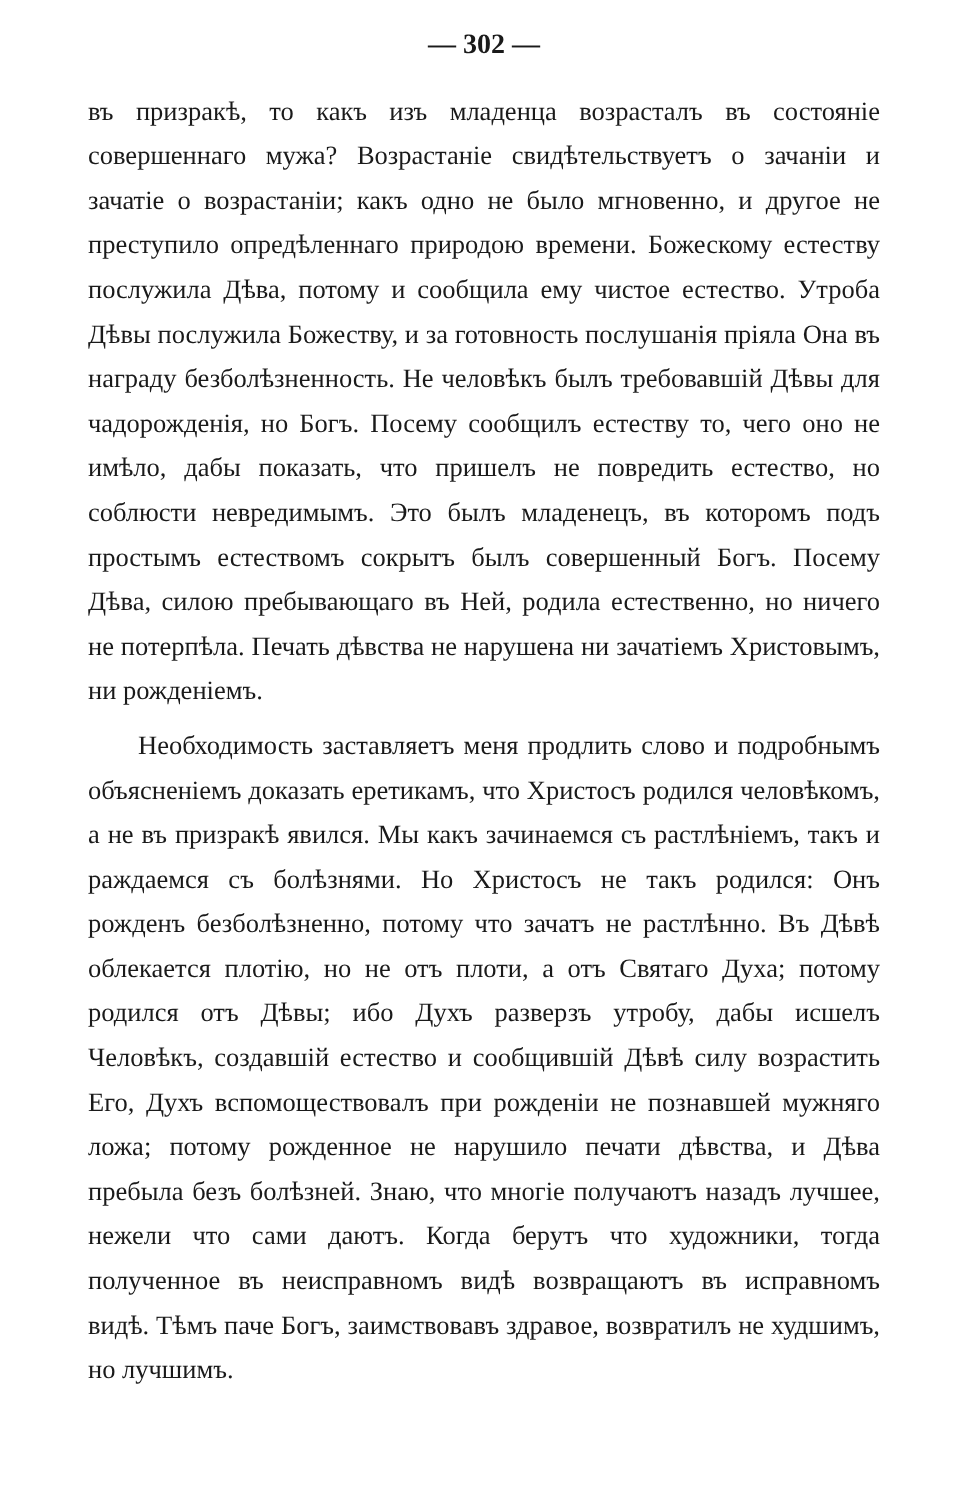— 302 —
въ призракѣ, то какъ изъ младенца возрасталъ въ состояніе совершеннаго мужа? Возрастаніе свидѣтельствуетъ о зачаніи и зачатіе о возрастаніи; какъ одно не было мгновенно, и другое не преступило опредѣленнаго природою времени. Божескому естеству послужила Дѣва, потому и сообщила ему чистое естество. Утроба Дѣвы послужила Божеству, и за готовность послушанія пріяла Она въ награду безболѣзненность. Не человѣкъ былъ требовавшій Дѣвы для чадорожденія, но Богъ. Посему сообщилъ естеству то, чего оно не имѣло, дабы показать, что пришелъ не повредить естество, но соблюсти невредимымъ. Это былъ младенецъ, въ которомъ подъ простымъ естествомъ сокрытъ былъ совершенный Богъ. Посему Дѣва, силою пребывающаго въ Ней, родила естественно, но ничего не потерпѣла. Печать дѣвства не нарушена ни зачатіемъ Христовымъ, ни рожденіемъ.
Необходимость заставляетъ меня продлить слово и подробнымъ объясненіемъ доказать еретикамъ, что Христосъ родился человѣкомъ, а не въ призракѣ явился. Мы какъ зачинаемся съ растлѣніемъ, такъ и раждаемся съ болѣзнями. Но Христосъ не такъ родился: Онъ рожденъ безболѣзненно, потому что зачатъ не растлѣнно. Въ Дѣвѣ облекается плотію, но не отъ плоти, а отъ Святаго Духа; потому родился отъ Дѣвы; ибо Духъ разверзъ утробу, дабы исшелъ Человѣкъ, создавшій естество и сообщившій Дѣвѣ силу возрастить Его, Духъ вспомоществовалъ при рожденіи не познавшей мужняго ложа; потому рожденное не нарушило печати дѣвства, и Дѣва пребыла безъ болѣзней. Знаю, что многіе получаютъ назадъ лучшее, нежели что сами даютъ. Когда берутъ что художники, тогда полученное въ неисправномъ видѣ возвращаютъ въ исправномъ видѣ. Тѣмъ паче Богъ, заимствовавъ здравое, возвратилъ не худшимъ, но лучшимъ.